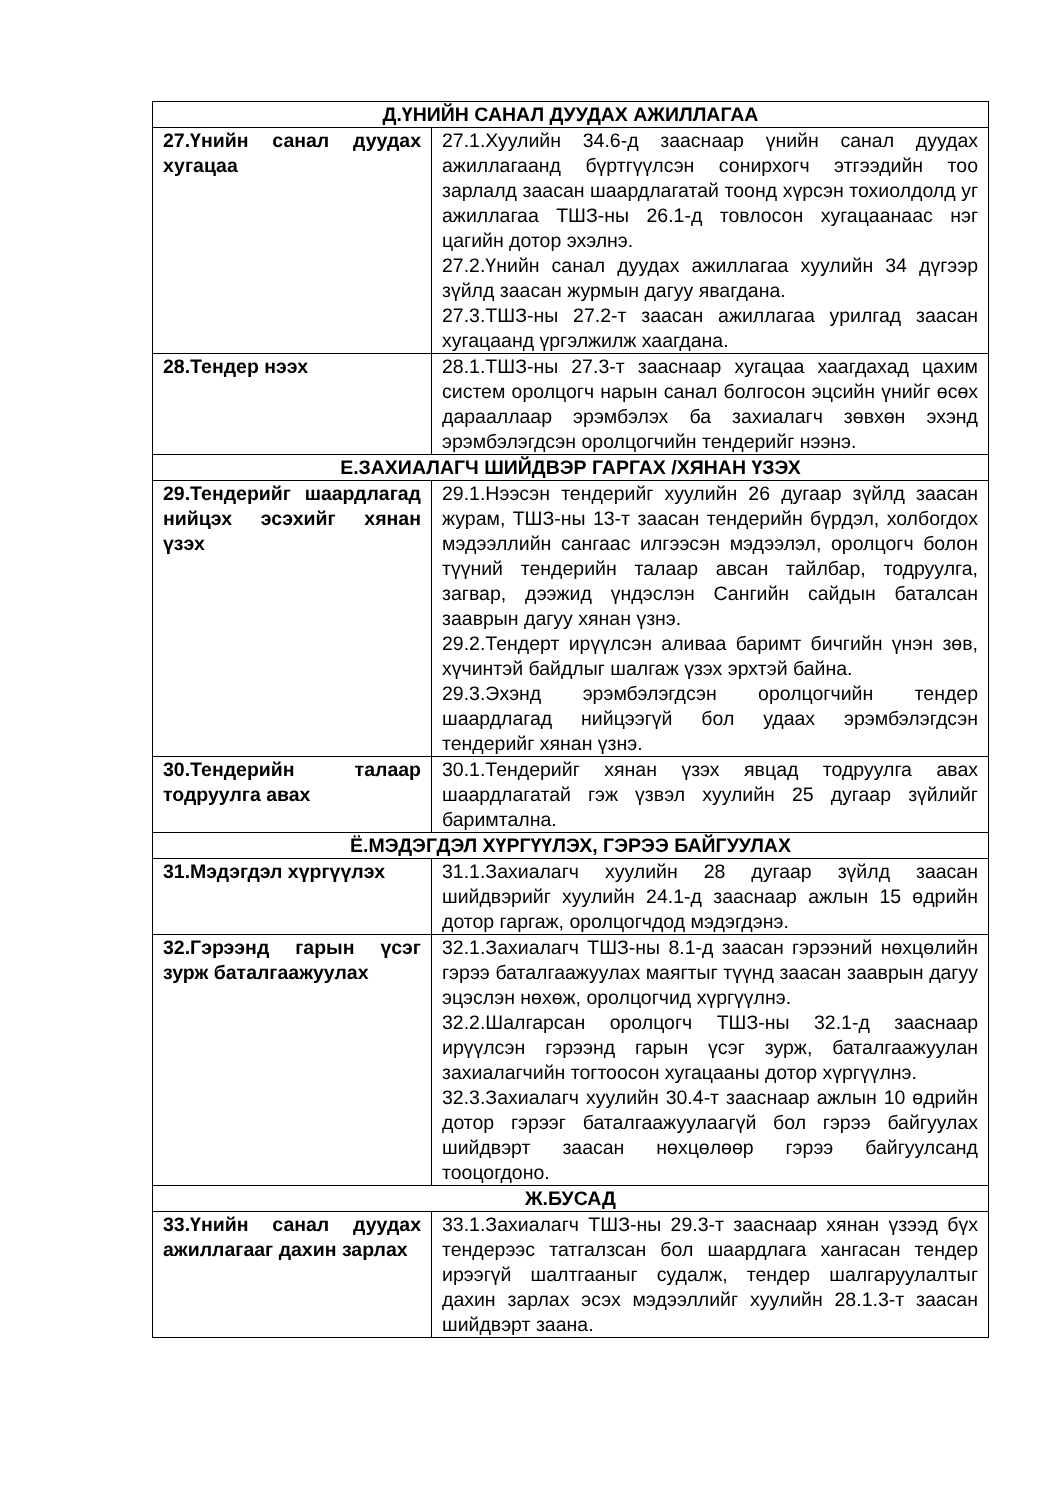| Д.ҮНИЙН САНАЛ ДУУДАХ АЖИЛЛАГАА | |
| --- | --- |
| 27.Үнийн санал дуудах хугацаа | 27.1.Хуулийн 34.6-д зааснаар үнийн санал дуудах ажиллагаанд бүртгүүлсэн сонирхогч этгээдийн тоо зарлалд заасан шаардлагатай тоонд хүрсэн тохиолдолд уг ажиллагаа ТШЗ-ны 26.1-д товлосон хугацаанаас нэг цагийн дотор эхэлнэ. 27.2.Үнийн санал дуудах ажиллагаа хуулийн 34 дүгээр зүйлд заасан журмын дагуу явагдана. 27.3.ТШЗ-ны 27.2-т заасан ажиллагаа урилгад заасан хугацаанд үргэлжилж хаагдана. |
| 28.Тендер нээх | 28.1.ТШЗ-ны 27.3-т зааснаар хугацаа хаагдахад цахим систем оролцогч нарын санал болгосон эцсийн үнийг өсөх дарааллаар эрэмбэлэх ба захиалагч зөвхөн эхэнд эрэмбэлэгдсэн оролцогчийн тендерийг нээнэ. |
| Е.ЗАХИАЛАГЧ ШИЙДВЭР ГАРГАХ /ХЯНАН ҮЗЭХ | |
| 29.Тендерийг шаардлагад нийцэх эсэхийг хянан үзэх | 29.1.Нээсэн тендерийг хуулийн 26 дугаар зүйлд заасан журам, ТШЗ-ны 13-т заасан тендерийн бүрдэл, холбогдох мэдээллийн сангаас илгээсэн мэдээлэл, оролцогч болон түүний тендерийн талаар авсан тайлбар, тодруулга, загвар, дээжид үндэслэн Сангийн сайдын баталсан зааврын дагуу хянан үзнэ. 29.2.Тендерт ирүүлсэн аливаа баримт бичгийн үнэн зөв, хүчинтэй байдлыг шалгаж үзэх эрхтэй байна. 29.3.Эхэнд эрэмбэлэгдсэн оролцогчийн тендер шаардлагад нийцээгүй бол удаах эрэмбэлэгдсэн тендерийг хянан үзнэ. |
| 30.Тендерийн талаар тодруулга авах | 30.1.Тендерийг хянан үзэх явцад тодруулга авах шаардлагатай гэж үзвэл хуулийн 25 дугаар зүйлийг баримтална. |
| Ё.МЭДЭГДЭЛ ХҮРГҮҮЛЭХ, ГЭРЭЭ БАЙГУУЛАХ | |
| 31.Мэдэгдэл хүргүүлэх | 31.1.Захиалагч хуулийн 28 дугаар зүйлд заасан шийдвэрийг хуулийн 24.1-д зааснаар ажлын 15 өдрийн дотор гаргаж, оролцогчдод мэдэгдэнэ. |
| 32.Гэрээнд гарын үсэг зурж баталгаажуулах | 32.1.Захиалагч ТШЗ-ны 8.1-д заасан гэрээний нөхцөлийн гэрээ баталгаажуулах маягтыг түүнд заасан зааврын дагуу эцэслэн нөхөж, оролцогчид хүргүүлнэ. 32.2.Шалгарсан оролцогч ТШЗ-ны 32.1-д зааснаар ирүүлсэн гэрээнд гарын үсэг зурж, баталгаажуулан захиалагчийн тогтоосон хугацааны дотор хүргүүлнэ. 32.3.Захиалагч хуулийн 30.4-т зааснаар ажлын 10 өдрийн дотор гэрээг баталгаажуулаагүй бол гэрээ байгуулах шийдвэрт заасан нөхцөлөөр гэрээ байгуулсанд тооцогдоно. |
| Ж.БУСАД | |
| 33.Үнийн санал дуудах ажиллагааг дахин зарлах | 33.1.Захиалагч ТШЗ-ны 29.3-т зааснаар хянан үзээд бүх тендерээс татгалзсан бол шаардлага хангасан тендер ирээгүй шалтгааныг судалж, тендер шалгаруулалтыг дахин зарлах эсэх мэдээллийг хуулийн 28.1.3-т заасан шийдвэрт заана. |